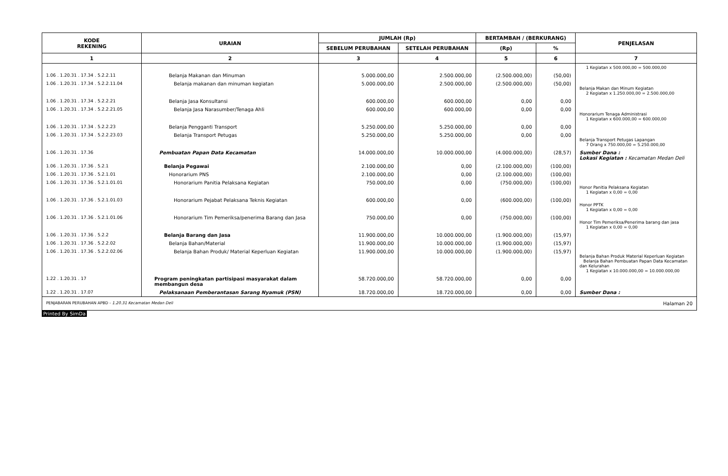| KODE REKENING | URAIAN | JUMLAH (Rp) | | BERTAMBAH / (BERKURANG) | | PENJELASAN |
| --- | --- | --- | --- | --- | --- | --- |
| | | SEBELUM PERUBAHAN | SETELAH PERUBAHAN | (Rp) | % | |
| 1 | 2 | 3 | 4 | 5 | 6 | 7 |
| | | | | | | 1 Kegiatan x 500.000,00 = 500.000,00 |
| 1.06 . 1.20.31 . 17.34 . 5.2.2.11 | Belanja Makanan dan Minuman | 5.000.000,00 | 2.500.000,00 | (2.500.000,00) | (50,00) | |
| 1.06 . 1.20.31 . 17.34 . 5.2.2.11.04 | Belanja makanan dan minuman kegiatan | 5.000.000,00 | 2.500.000,00 | (2.500.000,00) | (50,00) | Belanja Makan dan Minum Kegiatan 2 Kegiatan x 1.250.000,00 = 2.500.000,00 |
| 1.06 . 1.20.31 . 17.34 . 5.2.2.21 | Belanja Jasa Konsultansi | 600.000,00 | 600.000,00 | 0,00 | 0,00 | |
| 1.06 . 1.20.31 . 17.34 . 5.2.2.21.05 | Belanja Jasa Narasumber/Tenaga Ahli | 600.000,00 | 600.000,00 | 0,00 | 0,00 | Honorarium Tenaga Administrasi 1 Kegiatan x 600.000,00 = 600.000,00 |
| 1.06 . 1.20.31 . 17.34 . 5.2.2.23 | Belanja Pengganti Transport | 5.250.000,00 | 5.250.000,00 | 0,00 | 0,00 | |
| 1.06 . 1.20.31 . 17.34 . 5.2.2.23.03 | Belanja Transport Petugas | 5.250.000,00 | 5.250.000,00 | 0,00 | 0,00 | Belanja Transport Petugas Lapangan 7 Orang x 750.000,00 = 5.250.000,00 |
| 1.06 . 1.20.31 . 17.36 | Pembuatan Papan Data Kecamatan | 14.000.000,00 | 10.000.000,00 | (4.000.000,00) | (28,57) | Sumber Dana : Lokasi Kegiatan : Kecamatan Medan Deli |
| 1.06 . 1.20.31 . 17.36 . 5.2.1 | Belanja Pegawai | 2.100.000,00 | 0,00 | (2.100.000,00) | (100,00) | |
| 1.06 . 1.20.31 . 17.36 . 5.2.1.01 | Honorarium PNS | 2.100.000,00 | 0,00 | (2.100.000,00) | (100,00) | |
| 1.06 . 1.20.31 . 17.36 . 5.2.1.01.01 | Honorarium Panitia Pelaksana Kegiatan | 750.000,00 | 0,00 | (750.000,00) | (100,00) | Honor Panitia Pelaksana Kegiatan 1 Kegiatan x 0,00 = 0,00 |
| 1.06 . 1.20.31 . 17.36 . 5.2.1.01.03 | Honorarium Pejabat Pelaksana Teknis Kegiatan | 600.000,00 | 0,00 | (600.000,00) | (100,00) | Honor PPTK 1 Kegiatan x 0,00 = 0,00 |
| 1.06 . 1.20.31 . 17.36 . 5.2.1.01.06 | Honorarium Tim Pemeriksa/penerima Barang dan Jasa | 750.000,00 | 0,00 | (750.000,00) | (100,00) | Honor Tim Pemeriksa/Penerima barang dan jasa 1 Kegiatan x 0,00 = 0,00 |
| 1.06 . 1.20.31 . 17.36 . 5.2.2 | Belanja Barang dan Jasa | 11.900.000,00 | 10.000.000,00 | (1.900.000,00) | (15,97) | |
| 1.06 . 1.20.31 . 17.36 . 5.2.2.02 | Belanja Bahan/Material | 11.900.000,00 | 10.000.000,00 | (1.900.000,00) | (15,97) | |
| 1.06 . 1.20.31 . 17.36 . 5.2.2.02.06 | Belanja Bahan Produk/ Material Keperluan Kegiatan | 11.900.000,00 | 10.000.000,00 | (1.900.000,00) | (15,97) | Belanja Bahan Produk Material Keperluan Kegiatan Belanja Bahan Pembuatan Papan Data Kecamatan dan Kelurahan 1 Kegiatan x 10.000.000,00 = 10.000.000,00 |
| 1.22 . 1.20.31 . 17 | Program peningkatan partisipasi masyarakat dalam membangun desa | 58.720.000,00 | 58.720.000,00 | 0,00 | 0,00 | |
| 1.22 . 1.20.31 . 17.07 | Pelaksanaan Pemberantasan Sarang Nyamuk (PSN) | 18.720.000,00 | 18.720.000,00 | 0,00 | 0,00 | Sumber Dana : |
PENJABARAN PERUBAHAN APBD - 1.20.31 Kecamatan Medan Deli Halaman 20
Printed By SimDa